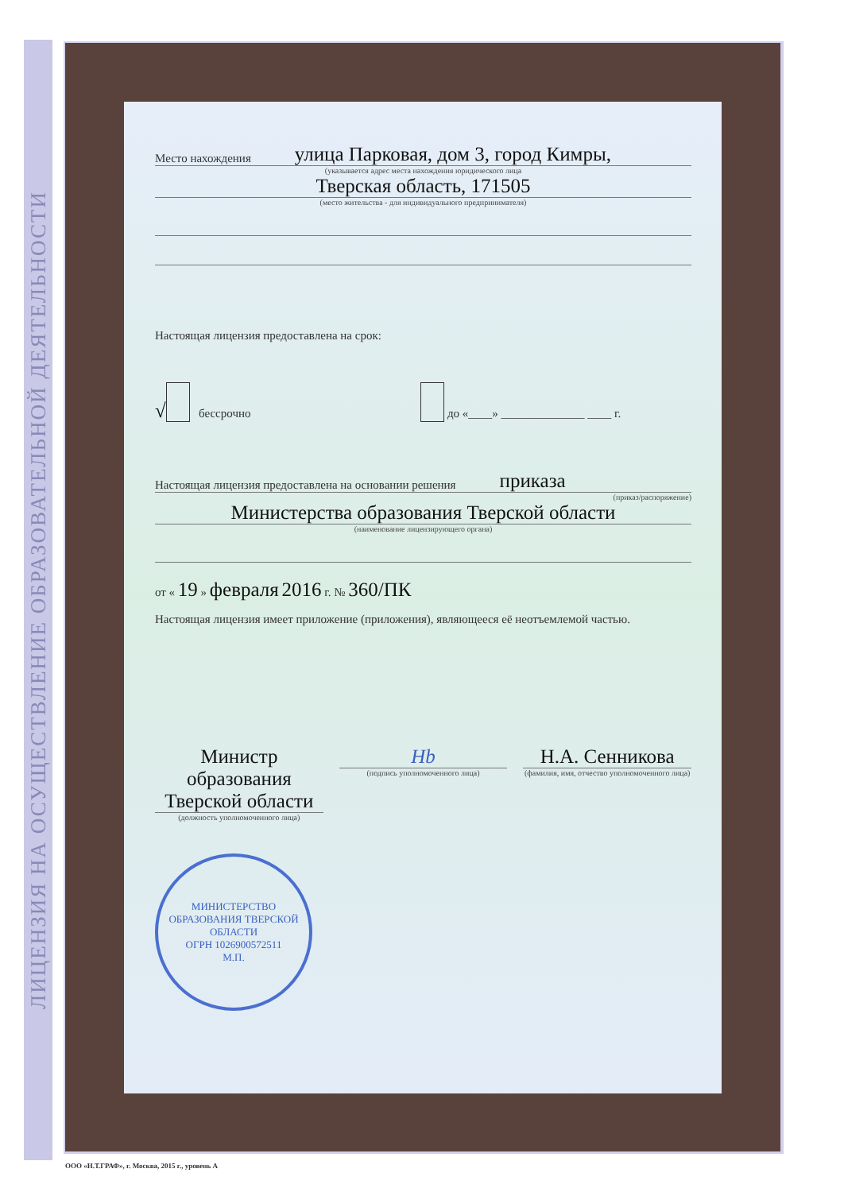ЛИЦЕНЗИЯ НА ОСУЩЕСТВЛЕНИЕ ОБРАЗОВАТЕЛЬНОЙ ДЕЯТЕЛЬНОСТИ
Место нахождения улица Парковая, дом 3, город Кимры,
(указывается адрес места нахождения юридического лица
Тверская область, 171505
(место жительства - для индивидуального предпринимателя)
Настоящая лицензия предоставлена на срок:
√ бессрочно до «____» ______________ ____ г.
Настоящая лицензия предоставлена на основании решения приказа
(приказ/распоряжение)
Министерства образования Тверской области
(наименование лицензирующего органа)
от « 19 » февраля 2016 г. № 360/ПК
Настоящая лицензия имеет приложение (приложения), являющееся её неотъемлемой частью.
Министр образования Тверской области
(должность уполномоченного лица)
Нb
(подпись уполномоченного лица)
Н.А. Сенникова
(фамилия, имя, отчество уполномоченного лица)
МИНИСТЕРСТВО ОБРАЗОВАНИЯ ТВЕРСКОЙ ОБЛАСТИ
ОГРН 1026900572511
М.П.
ООО «Н.Т.ГРАФ», г. Москва, 2015 г., уровень А